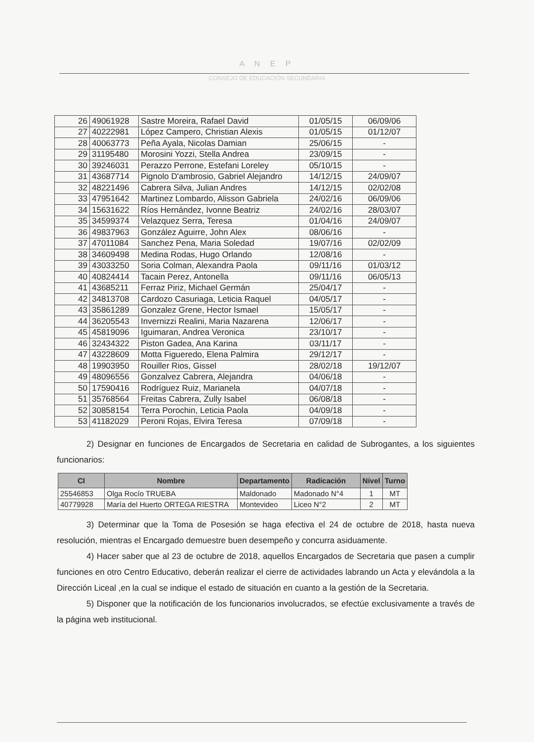A N E P
CONSEJO DE EDUCACIÓN SECUNDARIA
| 26 | 49061928 | Sastre Moreira, Rafael David | 01/05/15 | 06/09/06 |
| 27 | 40222981 | López Campero, Christian Alexis | 01/05/15 | 01/12/07 |
| 28 | 40063773 | Peña Ayala, Nicolas Damian | 25/06/15 | - |
| 29 | 31195480 | Morosini Yozzi, Stella Andrea | 23/09/15 | - |
| 30 | 39246031 | Perazzo Perrone, Estefani Loreley | 05/10/15 | - |
| 31 | 43687714 | Pignolo D'ambrosio, Gabriel Alejandro | 14/12/15 | 24/09/07 |
| 32 | 48221496 | Cabrera Silva, Julian Andres | 14/12/15 | 02/02/08 |
| 33 | 47951642 | Martinez Lombardo, Alisson Gabriela | 24/02/16 | 06/09/06 |
| 34 | 15631622 | Ríos Hernández, Ivonne Beatriz | 24/02/16 | 28/03/07 |
| 35 | 34599374 | Velazquez Serra, Teresa | 01/04/16 | 24/09/07 |
| 36 | 49837963 | González Aguirre, John Alex | 08/06/16 | - |
| 37 | 47011084 | Sanchez Pena, Maria Soledad | 19/07/16 | 02/02/09 |
| 38 | 34609498 | Medina Rodas, Hugo Orlando | 12/08/16 | - |
| 39 | 43033250 | Soria Colman, Alexandra Paola | 09/11/16 | 01/03/12 |
| 40 | 40824414 | Tacain Perez, Antonella | 09/11/16 | 06/05/13 |
| 41 | 43685211 | Ferraz Piriz, Michael Germán | 25/04/17 | - |
| 42 | 34813708 | Cardozo Casuriaga, Leticia Raquel | 04/05/17 | - |
| 43 | 35861289 | Gonzalez Grene, Hector Ismael | 15/05/17 | - |
| 44 | 36205543 | Invernizzi Realini, Maria Nazarena | 12/06/17 | - |
| 45 | 45819096 | Iguimaran, Andrea Veronica | 23/10/17 | - |
| 46 | 32434322 | Piston Gadea, Ana Karina | 03/11/17 | - |
| 47 | 43228609 | Motta Figueredo, Elena Palmira | 29/12/17 | - |
| 48 | 19903950 | Rouiller Rios, Gissel | 28/02/18 | 19/12/07 |
| 49 | 48096556 | Gonzalvez Cabrera, Alejandra | 04/06/18 | - |
| 50 | 17590416 | Rodríguez Ruiz, Marianela | 04/07/18 | - |
| 51 | 35768564 | Freitas Cabrera, Zully Isabel | 06/08/18 | - |
| 52 | 30858154 | Terra Porochin, Leticia Paola | 04/09/18 | - |
| 53 | 41182029 | Peroni Rojas, Elvira Teresa | 07/09/18 | - |
2) Designar en funciones de Encargados de Secretaria en calidad de Subrogantes, a los siguientes funcionarios:
| CI | Nombre | Departamento | Radicación | Nivel | Turno |
| --- | --- | --- | --- | --- | --- |
| 25546853 | Olga Rocío TRUEBA | Maldonado | Madonado N°4 | 1 | MT |
| 40779928 | María del Huerto ORTEGA RIESTRA | Montevideo | Liceo N°2 | 2 | MT |
3) Determinar que la Toma de Posesión se haga efectiva el 24 de octubre de 2018, hasta nueva resolución, mientras el Encargado demuestre buen desempeño y concurra asiduamente.
4) Hacer saber que al 23 de octubre de 2018, aquellos Encargados de Secretaria que pasen a cumplir funciones en otro Centro Educativo, deberán realizar el cierre de actividades labrando un Acta y elevándola a la Dirección Liceal ,en la cual se indique el estado de situación en cuanto a la gestión de la Secretaria.
5) Disponer que la notificación de los funcionarios involucrados, se efectúe exclusivamente a través de la página web institucional.